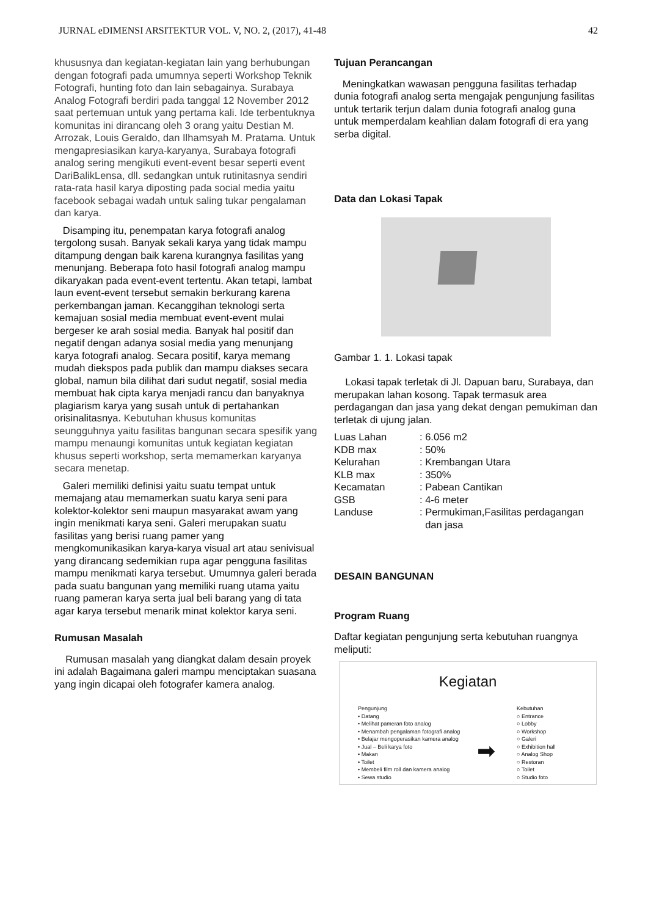JURNAL eDIMENSI ARSITEKTUR VOL. V, NO. 2, (2017), 41-48 42
khususnya dan kegiatan-kegiatan lain yang berhubungan dengan fotografi pada umumnya seperti Workshop Teknik Fotografi, hunting foto dan lain sebagainya. Surabaya Analog Fotografi berdiri pada tanggal 12 November 2012 saat pertemuan untuk yang pertama kali. Ide terbentuknya komunitas ini dirancang oleh 3 orang yaitu Destian M. Arrozak, Louis Geraldo, dan Ilhamsyah M. Pratama. Untuk mengapresiasikan karya-karyanya, Surabaya fotografi analog sering mengikuti event-event besar seperti event DariBalikLensa, dll. sedangkan untuk rutinitasnya sendiri rata-rata hasil karya diposting pada social media yaitu facebook sebagai wadah untuk saling tukar pengalaman dan karya.
Disamping itu, penempatan karya fotografi analog tergolong susah. Banyak sekali karya yang tidak mampu ditampung dengan baik karena kurangnya fasilitas yang menunjang. Beberapa foto hasil fotografi analog mampu dikaryakan pada event-event tertentu. Akan tetapi, lambat laun event-event tersebut semakin berkurang karena perkembangan jaman. Kecanggihan teknologi serta kemajuan sosial media membuat event-event mulai bergeser ke arah sosial media. Banyak hal positif dan negatif dengan adanya sosial media yang menunjang karya fotografi analog. Secara positif, karya memang mudah diekspos pada publik dan mampu diakses secara global, namun bila dilihat dari sudut negatif, sosial media membuat hak cipta karya menjadi rancu dan banyaknya plagiarism karya yang susah untuk di pertahankan orisinalitasnya. Kebutuhan khusus komunitas seungguhnya yaitu fasilitas bangunan secara spesifik yang mampu menaungi komunitas untuk kegiatan kegiatan khusus seperti workshop, serta memamerkan karyanya secara menetap.
Galeri memiliki definisi yaitu suatu tempat untuk memajang atau memamerkan suatu karya seni para kolektor-kolektor seni maupun masyarakat awam yang ingin menikmati karya seni. Galeri merupakan suatu fasilitas yang berisi ruang pamer yang mengkomunikasikan karya-karya visual art atau senivisual yang dirancang sedemikian rupa agar pengguna fasilitas mampu menikmati karya tersebut. Umumnya galeri berada pada suatu bangunan yang memiliki ruang utama yaitu ruang pameran karya serta jual beli barang yang di tata agar karya tersebut menarik minat kolektor karya seni.
Rumusan Masalah
Rumusan masalah yang diangkat dalam desain proyek ini adalah Bagaimana galeri mampu menciptakan suasana yang ingin dicapai oleh fotografer kamera analog.
Tujuan Perancangan
Meningkatkan wawasan pengguna fasilitas terhadap dunia fotografi analog serta mengajak pengunjung fasilitas untuk tertarik terjun dalam dunia fotografi analog guna untuk memperdalam keahlian dalam fotografi di era yang serba digital.
Data dan Lokasi Tapak
Gambar 1. 1. Lokasi tapak
Lokasi tapak terletak di Jl. Dapuan baru, Surabaya, dan merupakan lahan kosong. Tapak termasuk area perdagangan dan jasa yang dekat dengan pemukiman dan terletak di ujung jalan.
Luas Lahan: 6.056 m2 KDB max: 50% Kelurahan: Krembangan Utara KLB max: 350% Kecamatan: Pabean Cantikan GSB: 4-6 meter Landuse: Permukiman,Fasilitas perdagangan
dan jasa
DESAIN BANGUNAN
Program Ruang
Daftar kegiatan pengunjung serta kebutuhan ruangnya meliputi:
Kegiatan
Pengunjung
• Datang
• Melihat pameran foto analog
• Menambah pengalaman fotografi analog
• Belajar mengoperasikan kamera analog
• Jual – Beli karya foto
• Makan
• Toilet
• Membeli film roll dan kamera analog
• Sewa studio
➡
Kebutuhan
○ Entrance
○ Lobby
○ Workshop
○ Galeri
○ Exhibition hall
○ Analog Shop
○ Restoran
○ Toilet
○ Studio foto